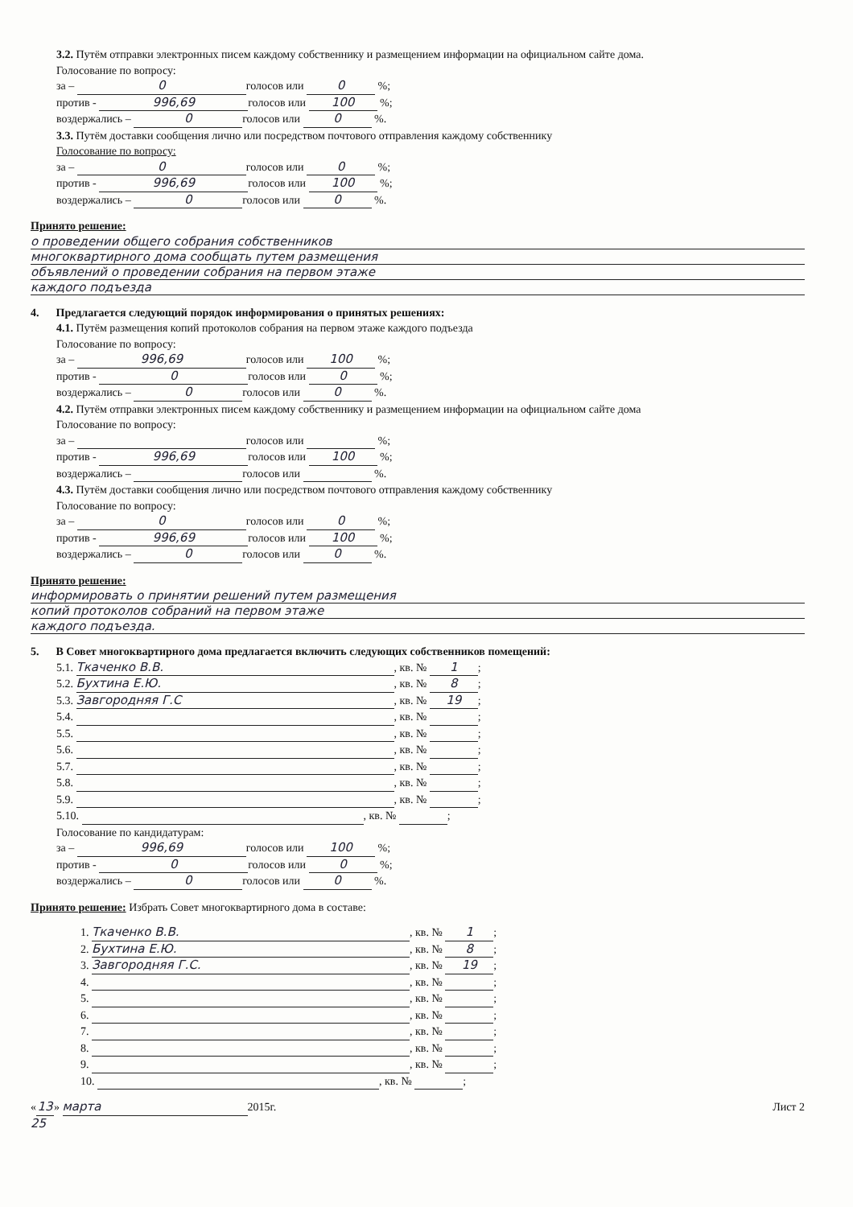3.2. Путём отправки электронных писем каждому собственнику и размещением информации на официальном сайте дома.
Голосование по вопросу:
за – 0 голосов или 0 %;
против - 996,69 голосов или 100 %;
воздержались – 0 голосов или 0 %.
3.3. Путём доставки сообщения лично или посредством почтового отправления каждому собственнику
Голосование по вопросу:
за – 0 голосов или 0 %;
против - 996,69 голосов или 100 %;
воздержались – 0 голосов или 0 %.
Принято решение:
о проведении общего собрания собственников
многоквартирного дома сообщать путем размещения
объявлений о проведении собрания на первом этаже
каждого подъезда
4. Предлагается следующий порядок информирования о принятых решениях:
4.1. Путём размещения копий протоколов собрания на первом этаже каждого подъезда
Голосование по вопросу:
за – 996,69 голосов или 100 %;
против - 0 голосов или 0 %;
воздержались – 0 голосов или 0 %.
4.2. Путём отправки электронных писем каждому собственнику и размещением информации на официальном сайте дома
Голосование по вопросу:
за – голосов или %;
против - 996,69 голосов или 100 %;
воздержались – голосов или %.
4.3. Путём доставки сообщения лично или посредством почтового отправления каждому собственнику
Голосование по вопросу:
за – 0 голосов или 0 %;
против - 996,69 голосов или 100 %;
воздержались – 0 голосов или 0 %.
Принято решение:
информировать о принятии решений путем размещения
копий протоколов собраний на первом этаже
каждого подъезда.
5. В Совет многоквартирного дома предлагается включить следующих собственников помещений:
5.1. Ткаченко В.В., кв. № 1;
5.2. Бухтина Е.Ю., кв. № 8;
5.3. Завгородняя Г.С, кв. № 19;
5.4. , кв. № ;
5.5. , кв. № ;
5.6. , кв. № ;
5.7. , кв. № ;
5.8. , кв. № ;
5.9. , кв. № ;
5.10. , кв. № ;
Голосование по кандидатурам:
за – 996,69 голосов или 100 %;
против - 0 голосов или 0 %;
воздержались – 0 голосов или 0 %.
Принято решение: Избрать Совет многоквартирного дома в составе:
1. Ткаченко В.В., кв. № 1;
2. Бухтина Е.Ю., кв. № 8;
3. Завгородняя Г.С., кв. № 19;
4. , кв. № ;
5. , кв. № ;
6. , кв. № ;
7. , кв. № ;
8. , кв. № ;
9. , кв. № ;
10. , кв. № ;
« 13 » марта 2015г. Лист 2
25